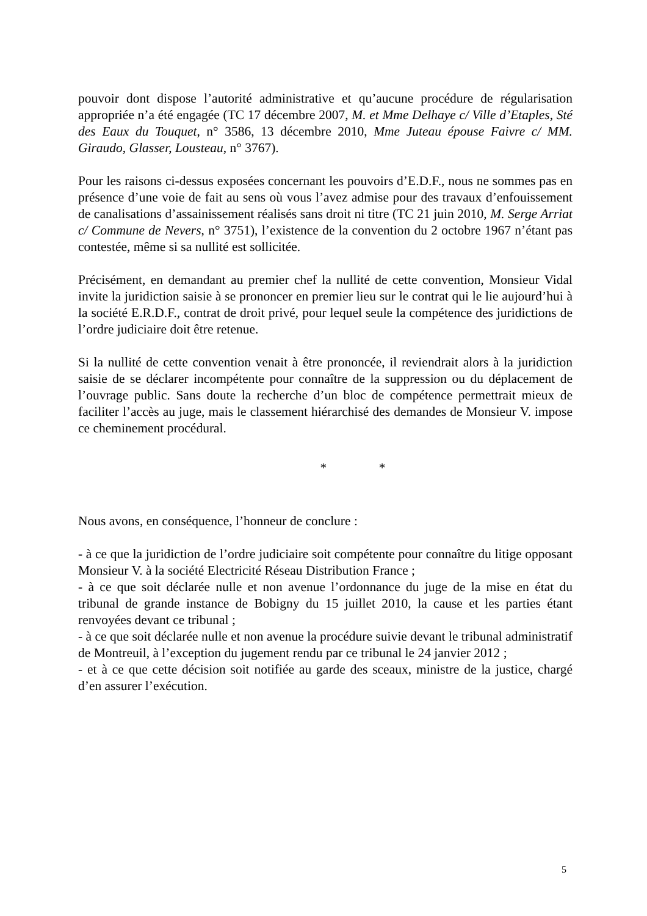pouvoir dont dispose l’autorité administrative et qu’aucune procédure de régularisation appropriée n’a été engagée (TC 17 décembre 2007, M. et Mme Delhaye c/ Ville d’Etaples, Sté des Eaux du Touquet, n° 3586, 13 décembre 2010, Mme Juteau épouse Faivre c/ MM. Giraudo, Glasser, Lousteau, n° 3767).
Pour les raisons ci-dessus exposées concernant les pouvoirs d’E.D.F., nous ne sommes pas en présence d’une voie de fait au sens où vous l’avez admise pour des travaux d’enfouissement de canalisations d’assainissement réalisés sans droit ni titre (TC 21 juin 2010, M. Serge Arriat c/ Commune de Nevers, n° 3751), l’existence de la convention du 2 octobre 1967 n’étant pas contestée, même si sa nullité est sollicitée.
Précisément, en demandant au premier chef la nullité de cette convention, Monsieur Vidal invite la juridiction saisie à se prononcer en premier lieu sur le contrat qui le lie aujourd’hui à la société E.R.D.F., contrat de droit privé, pour lequel seule la compétence des juridictions de l’ordre judiciaire doit être retenue.
Si la nullité de cette convention venait à être prononcée, il reviendrait alors à la juridiction saisie de se déclarer incompétente pour connaître de la suppression ou du déplacement de l’ouvrage public. Sans doute la recherche d’un bloc de compétence permettrait mieux de faciliter l’accès au juge, mais le classement hiérarchisé des demandes de Monsieur V. impose ce cheminement procédural.
* *
Nous avons, en conséquence, l’honneur de conclure :
- à ce que la juridiction de l’ordre judiciaire soit compétente pour connaître du litige opposant Monsieur V. à la société Electricité Réseau Distribution France ;
- à ce que soit déclarée nulle et non avenue l’ordonnance du juge de la mise en état du tribunal de grande instance de Bobigny du 15 juillet 2010, la cause et les parties étant renvoyées devant ce tribunal ;
- à ce que soit déclarée nulle et non avenue la procédure suivie devant le tribunal administratif de Montreuil, à l’exception du jugement rendu par ce tribunal le 24 janvier 2012 ;
- et à ce que cette décision soit notifiée au garde des sceaux, ministre de la justice, chargé d’en assurer l’exécution.
5